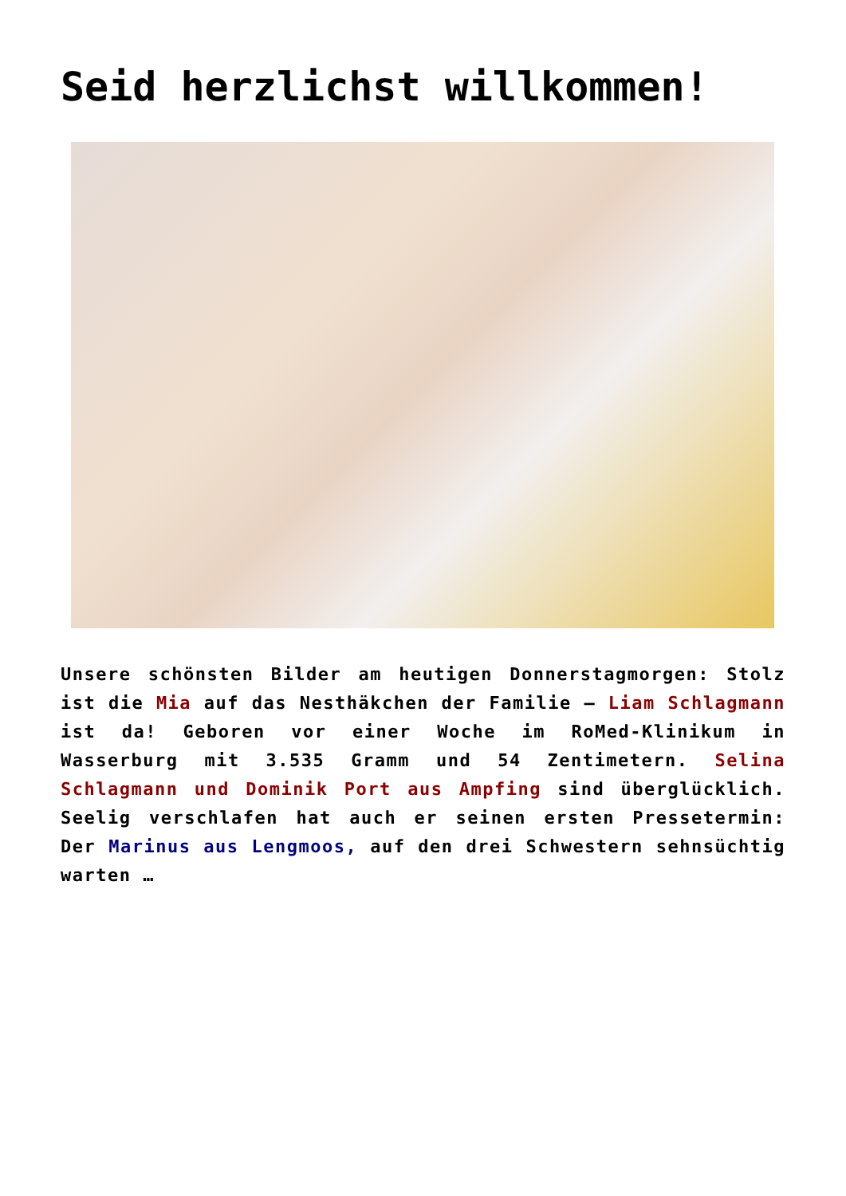Seid herzlichst willkommen!
Unsere schönsten Bilder am heutigen Donnerstagmorgen: Stolz ist die Mia auf das Nesthäkchen der Familie – Liam Schlagmann ist da! Geboren vor einer Woche im RoMed-Klinikum in Wasserburg mit 3.535 Gramm und 54 Zentimetern. Selina Schlagmann und Dominik Port aus Ampfing sind überglücklich. Seelig verschlafen hat auch er seinen ersten Pressetermin: Der Marinus aus Lengmoos, auf den drei Schwestern sehnsüchtig warten …